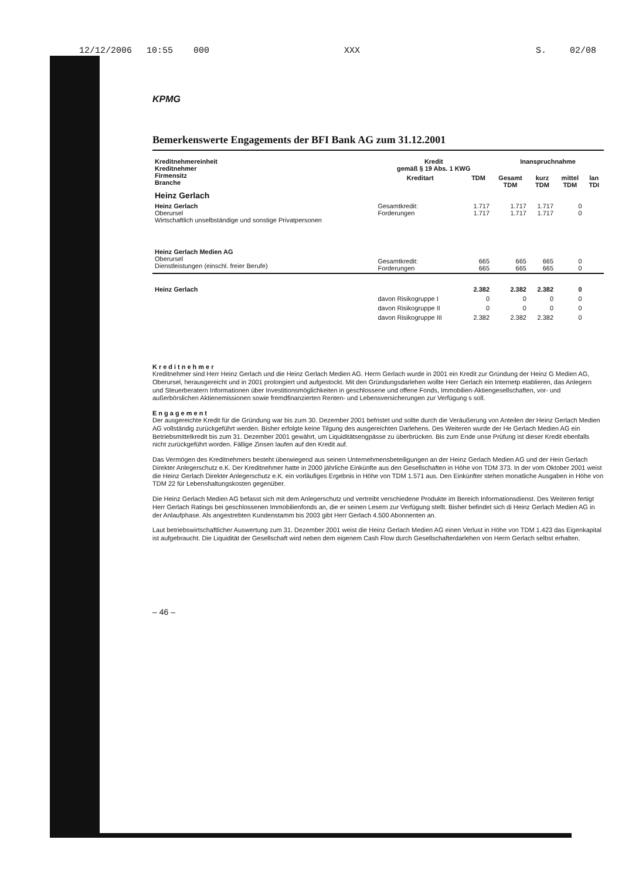12/12/2006 10:55 000 XXX S. 02/08
KPMG
Bemerkenswerte Engagements der BFI Bank AG zum 31.12.2001
| Kreditnehmereinheit Kreditnehmer Firmensitz Branche | Kredit gemäß § 19 Abs. 1 KWG | | Inanspruchnahme | | | |
| --- | --- | --- | --- | --- | --- | --- |
| | Kreditart | TDM | Gesamt TDM | kurz TDM | mittel TDM | lan TDI |
| Heinz Gerlach | | | | | | |
| Heinz Gerlach Oberursel Wirtschaftlich unselbständige und sonstige Privatpersonen | Gesamtkredit: Forderungen | 1.717 1.717 | 1.717 1.717 | 1.717 1.717 | 0 0 | |
| Heinz Gerlach Medien AG Oberursel Dienstleistungen (einschl. freier Berufe) | Gesamtkredit: Forderungen | 665 665 | 665 665 | 665 665 | 0 0 | |
| Heinz Gerlach | | 2.382 | 2.382 | 2.382 | 0 | |
| | davon Risikogruppe I | 0 | 0 | 0 | 0 | |
| | davon Risikogruppe II | 0 | 0 | 0 | 0 | |
| | davon Risikogruppe III | 2.382 | 2.382 | 2.382 | 0 | |
Kreditnehmer
Kreditnehmer sind Herr Heinz Gerlach und die Heinz Gerlach Medien AG. Herrn Gerlach wurde in 2001 ein Kredit zur Gründung der Heinz G Medien AG, Oberursel, herausgereicht und in 2001 prolongiert und aufgestockt. Mit den Gründungsdarlehen wollte Herr Gerlach ein Internetp etablieren, das Anlegern und Steuerberatern Informationen über Investitionsmöglichkeiten in geschlossene und offene Fonds, Immobilien-Aktiengesellschaften, vor- und außerbörslichen Aktienemissionen sowie fremdfinanzierten Renten- und Lebensversicherungen zur Verfügung s soll.
Engagement
Der ausgereichte Kredit für die Gründung war bis zum 30. Dezember 2001 befristet und sollte durch die Veräußerung von Anteilen der Heinz Gerlach Medien AG vollständig zurückgeführt werden. Bisher erfolgte keine Tilgung des ausgereichten Darlehens. Des Weiteren wurde der He Gerlach Medien AG ein Betriebsmittelkredit bis zum 31. Dezember 2001 gewährt, um Liquiditätsengpässe zu überbrücken. Bis zum Ende unse Prüfung ist dieser Kredit ebenfalls nicht zurückgeführt worden. Fällige Zinsen laufen auf den Kredit auf.
Das Vermögen des Kreditnehmers besteht überwiegend aus seinen Unternehmensbeteiligungen an der Heinz Gerlach Medien AG und der Hein Gerlach Direkter Anlegerschutz e.K. Der Kreditnehmer hatte in 2000 jährliche Einkünfte aus den Gesellschaften in Höhe von TDM 373. In der vom Oktober 2001 weist die Heinz Gerlach Direkter Anlegerschutz e.K. ein vorläufiges Ergebnis in Höhe von TDM 1.571 aus. Den Einkünfter stehen monatliche Ausgaben in Höhe von TDM 22 für Lebenshaltungskosten gegenüber.
Die Heinz Gerlach Medien AG befasst sich mit dem Anlegerschutz und vertreibt verschiedene Produkte im Bereich Informationsdienst. Des Weiteren fertigt Herr Gerlach Ratings bei geschlossenen Immobilienfonds an, die er seinen Lesern zur Verfügung stellt. Bisher befindet sich di Heinz Gerlach Medien AG in der Anlaufphase. Als angestrebten Kundenstamm bis 2003 gibt Herr Gerlach 4.500 Abonnenten an.
Laut betriebswirtschaftlicher Auswertung zum 31. Dezember 2001 weist die Heinz Gerlach Medien AG einen Verlust in Höhe von TDM 1.423 das Eigenkapital ist aufgebraucht. Die Liquidität der Gesellschaft wird neben dem eigenem Cash Flow durch Gesellschafterdarlehen von Herrn Gerlach selbst erhalten.
– 46 –